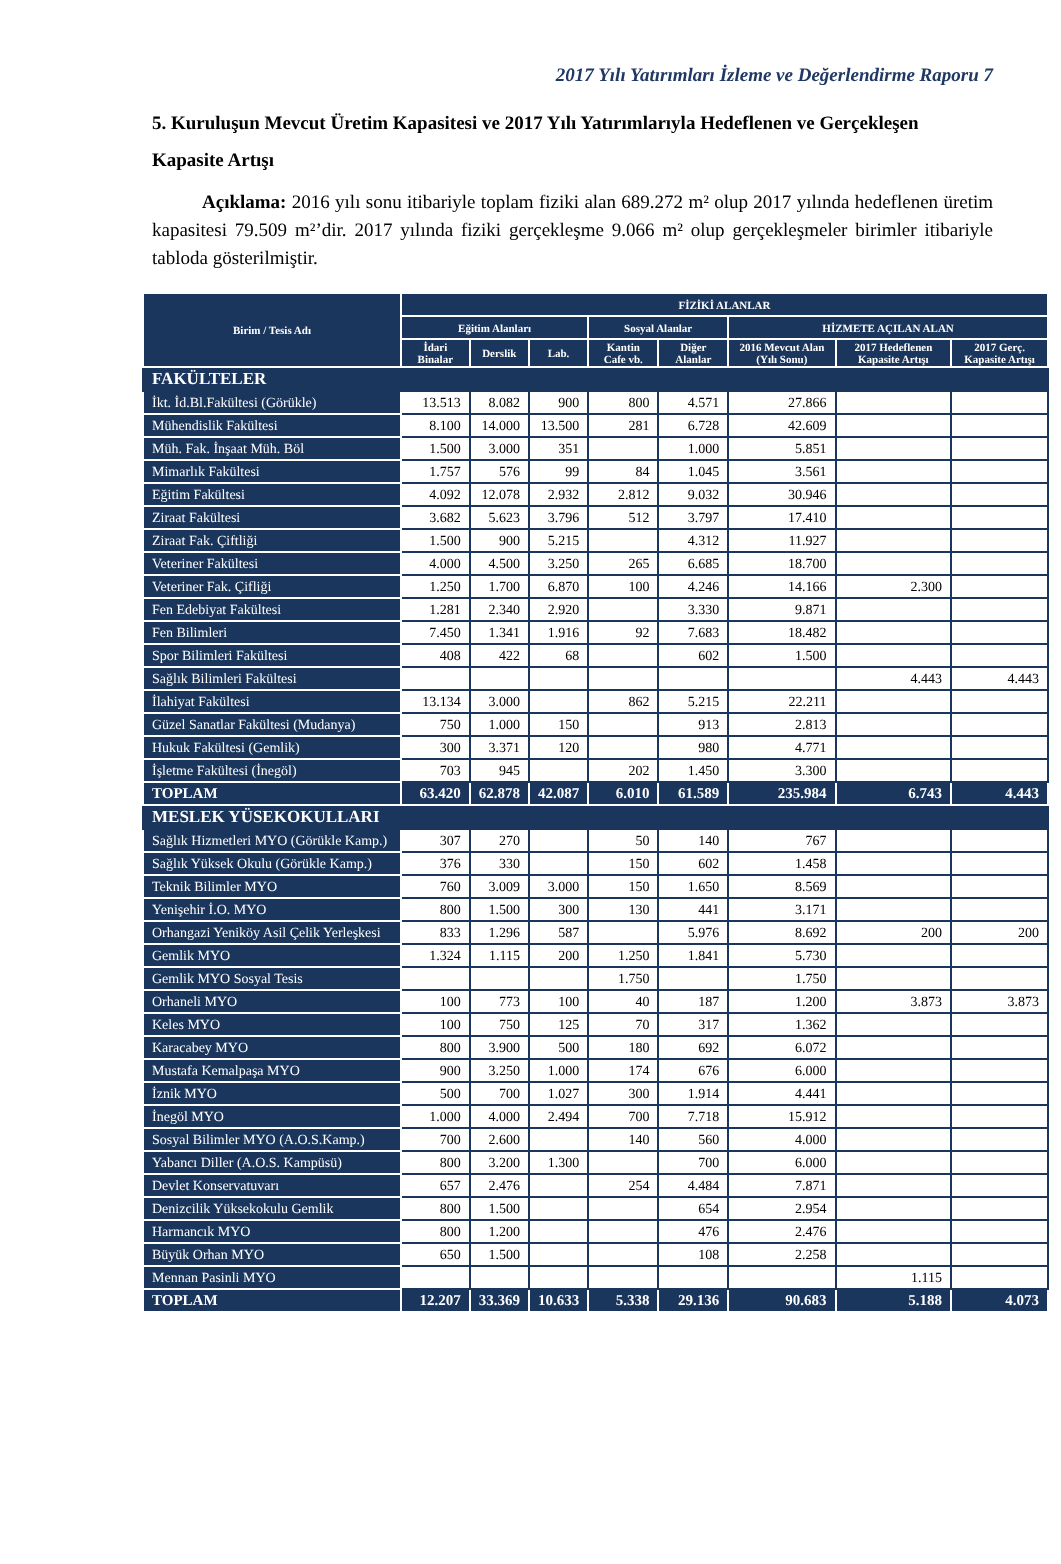2017 Yılı Yatırımları İzleme ve Değerlendirme Raporu 7
5. Kuruluşun Mevcut Üretim Kapasitesi ve 2017 Yılı Yatırımlarıyla Hedeflenen ve Gerçekleşen Kapasite Artışı
Açıklama: 2016 yılı sonu itibariyle toplam fiziki alan 689.272 m² olup 2017 yılında hedeflenen üretim kapasitesi 79.509 m²’dir. 2017 yılında fiziki gerçekleşme 9.066 m² olup gerçekleşmeler birimler itibariyle tabloda gösterilmiştir.
| Birim / Tesis Adı | FİZİKİ ALANLAR | | | | | | | |
| --- | --- | --- | --- | --- | --- | --- | --- | --- |
| | Eğitim Alanları | | | Sosyal Alanlar | | HİZMETE AÇILAN ALAN | | |
| | İdari Binalar | Derslik | Lab. | Kantin Cafe vb. | Diğer Alanlar | 2016 Mevcut Alan (Yılı Sonu) | 2017 Hedeflenen Kapasite Artışı | 2017 Gerç. Kapasite Artışı |
| FAKÜLTELER | | | | | | | | |
| İkt. İd.Bl.Fakültesi (Görükle) | 13.513 | 8.082 | 900 | 800 | 4.571 | 27.866 | | |
| Mühendislik Fakültesi | 8.100 | 14.000 | 13.500 | 281 | 6.728 | 42.609 | | |
| Müh. Fak. İnşaat Müh. Böl | 1.500 | 3.000 | 351 | | 1.000 | 5.851 | | |
| Mimarlık Fakültesi | 1.757 | 576 | 99 | 84 | 1.045 | 3.561 | | |
| Eğitim Fakültesi | 4.092 | 12.078 | 2.932 | 2.812 | 9.032 | 30.946 | | |
| Ziraat Fakültesi | 3.682 | 5.623 | 3.796 | 512 | 3.797 | 17.410 | | |
| Ziraat Fak. Çiftliği | 1.500 | 900 | 5.215 | | 4.312 | 11.927 | | |
| Veteriner Fakültesi | 4.000 | 4.500 | 3.250 | 265 | 6.685 | 18.700 | | |
| Veteriner Fak. Çifliği | 1.250 | 1.700 | 6.870 | 100 | 4.246 | 14.166 | 2.300 | |
| Fen Edebiyat Fakültesi | 1.281 | 2.340 | 2.920 | | 3.330 | 9.871 | | |
| Fen Bilimleri | 7.450 | 1.341 | 1.916 | 92 | 7.683 | 18.482 | | |
| Spor Bilimleri Fakültesi | 408 | 422 | 68 | | 602 | 1.500 | | |
| Sağlık Bilimleri Fakültesi | | | | | | | 4.443 | 4.443 |
| İlahiyat Fakültesi | 13.134 | 3.000 | | 862 | 5.215 | 22.211 | | |
| Güzel Sanatlar Fakültesi (Mudanya) | 750 | 1.000 | 150 | | 913 | 2.813 | | |
| Hukuk Fakültesi (Gemlik) | 300 | 3.371 | 120 | | 980 | 4.771 | | |
| İşletme Fakültesi (İnegöl) | 703 | 945 | | 202 | 1.450 | 3.300 | | |
| TOPLAM | 63.420 | 62.878 | 42.087 | 6.010 | 61.589 | 235.984 | 6.743 | 4.443 |
| MESLEK YÜSEKOKULLARI | | | | | | | | |
| Sağlık Hizmetleri MYO (Görükle Kamp.) | 307 | 270 | | 50 | 140 | 767 | | |
| Sağlık Yüksek Okulu (Görükle Kamp.) | 376 | 330 | | 150 | 602 | 1.458 | | |
| Teknik Bilimler MYO | 760 | 3.009 | 3.000 | 150 | 1.650 | 8.569 | | |
| Yenişehir İ.O. MYO | 800 | 1.500 | 300 | 130 | 441 | 3.171 | | |
| Orhangazi Yeniköy Asil Çelik Yerleşkesi | 833 | 1.296 | 587 | | 5.976 | 8.692 | 200 | 200 |
| Gemlik MYO | 1.324 | 1.115 | 200 | 1.250 | 1.841 | 5.730 | | |
| Gemlik MYO Sosyal Tesis | | | | 1.750 | | 1.750 | | |
| Orhaneli MYO | 100 | 773 | 100 | 40 | 187 | 1.200 | 3.873 | 3.873 |
| Keles MYO | 100 | 750 | 125 | 70 | 317 | 1.362 | | |
| Karacabey MYO | 800 | 3.900 | 500 | 180 | 692 | 6.072 | | |
| Mustafa Kemalpaşa MYO | 900 | 3.250 | 1.000 | 174 | 676 | 6.000 | | |
| İznik MYO | 500 | 700 | 1.027 | 300 | 1.914 | 4.441 | | |
| İnegöl MYO | 1.000 | 4.000 | 2.494 | 700 | 7.718 | 15.912 | | |
| Sosyal Bilimler MYO (A.O.S.Kamp.) | 700 | 2.600 | | 140 | 560 | 4.000 | | |
| Yabancı Diller (A.O.S. Kampüsü) | 800 | 3.200 | 1.300 | | 700 | 6.000 | | |
| Devlet Konservatuvarı | 657 | 2.476 | | 254 | 4.484 | 7.871 | | |
| Denizcilik Yüksekokulu Gemlik | 800 | 1.500 | | | 654 | 2.954 | | |
| Harmancık MYO | 800 | 1.200 | | | 476 | 2.476 | | |
| Büyük Orhan MYO | 650 | 1.500 | | | 108 | 2.258 | | |
| Mennan Pasinli MYO | | | | | | | 1.115 | |
| TOPLAM | 12.207 | 33.369 | 10.633 | 5.338 | 29.136 | 90.683 | 5.188 | 4.073 |